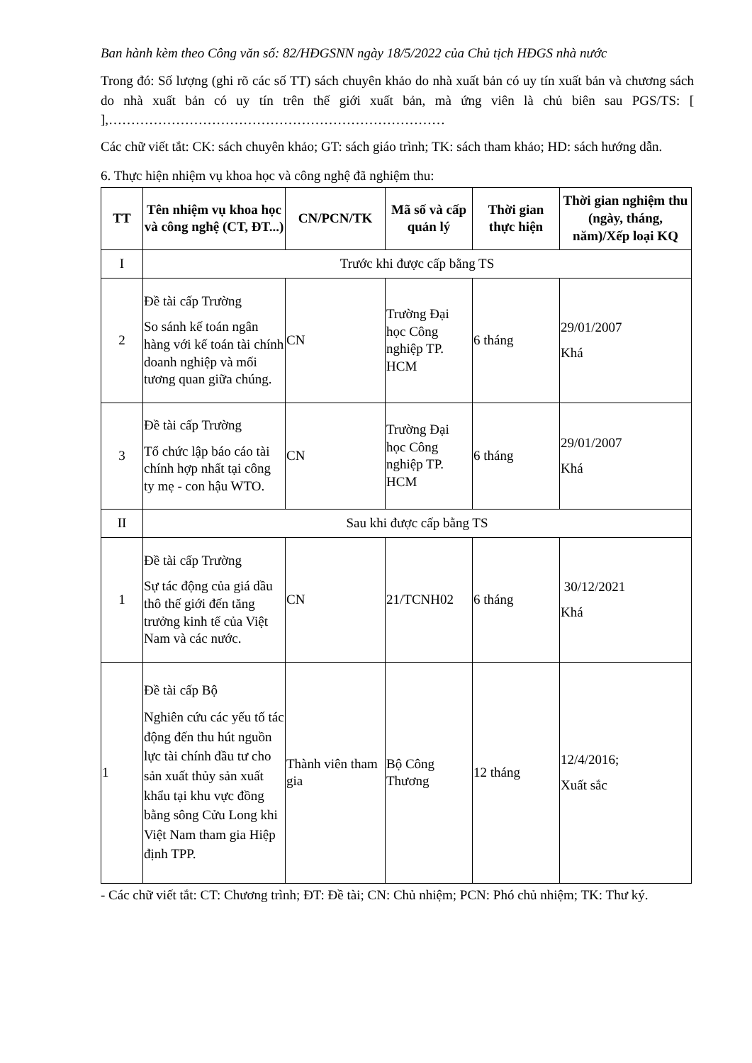Ban hành kèm theo Công văn số: 82/HĐGSNN ngày 18/5/2022 của Chủ tịch HĐGS nhà nước
Trong đó: Số lượng (ghi rõ các số TT) sách chuyên khảo do nhà xuất bản có uy tín xuất bản và chương sách do nhà xuất bản có uy tín trên thế giới xuất bản, mà ứng viên là chủ biên sau PGS/TS: [ ],…………………………………………………………………
Các chữ viết tắt: CK: sách chuyên khảo; GT: sách giáo trình; TK: sách tham khảo; HD: sách hướng dẫn.
6. Thực hiện nhiệm vụ khoa học và công nghệ đã nghiệm thu:
| TT | Tên nhiệm vụ khoa học và công nghệ (CT, ĐT...) | CN/PCN/TK | Mã số và cấp quản lý | Thời gian thực hiện | Thời gian nghiệm thu (ngày, tháng, năm)/Xếp loại KQ |
| --- | --- | --- | --- | --- | --- |
| I | Trước khi được cấp bằng TS | | | | |
| 2 | Đề tài cấp Trường So sánh kế toán ngân hàng với kế toán tài chính doanh nghiệp và mối tương quan giữa chúng. | CN | Trường Đại học Công nghiệp TP. HCM | 6 tháng | 29/01/2007 Khá |
| 3 | Đề tài cấp Trường Tổ chức lập báo cáo tài chính hợp nhất tại công ty mẹ - con hậu WTO. | CN | Trường Đại học Công nghiệp TP. HCM | 6 tháng | 29/01/2007 Khá |
| II | Sau khi được cấp bằng TS | | | | |
| 1 | Đề tài cấp Trường Sự tác động của giá dầu thô thế giới đến tăng trưởng kinh tế của Việt Nam và các nước. | CN | 21/TCNH02 | 6 tháng | 30/12/2021 Khá |
| 1 | Đề tài cấp Bộ Nghiên cứu các yếu tố tác động đến thu hút nguồn lực tài chính đầu tư cho sản xuất thủy sản xuất khẩu tại khu vực đồng bằng sông Cửu Long khi Việt Nam tham gia Hiệp định TPP. | Thành viên tham gia | Bộ Công Thương | 12 tháng | 12/4/2016; Xuất sắc |
- Các chữ viết tắt: CT: Chương trình; ĐT: Đề tài; CN: Chủ nhiệm; PCN: Phó chủ nhiệm; TK: Thư ký.